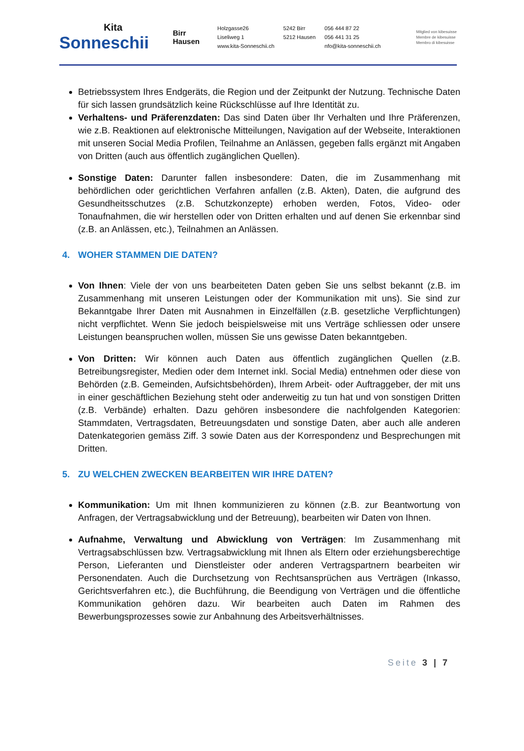Kita
Sonneschii
Birr
Hausen
Holzgasse26
Liseliweg 1
www.kita-Sonneschii.ch
5242 Birr
5212 Hausen
056 444 87 22
056 441 31 25
nfo@kita-sonneschii.ch
Mitglied von kibesuisse
Membre de kibesuisse
Membro di kibesuisse
Betriebssystem Ihres Endgeräts, die Region und der Zeitpunkt der Nutzung. Technische Daten für sich lassen grundsätzlich keine Rückschlüsse auf Ihre Identität zu.
Verhaltens- und Präferenzdaten: Das sind Daten über Ihr Verhalten und Ihre Präferenzen, wie z.B. Reaktionen auf elektronische Mitteilungen, Navigation auf der Webseite, Interaktionen mit unseren Social Media Profilen, Teilnahme an Anlässen, gegeben falls ergänzt mit Angaben von Dritten (auch aus öffentlich zugänglichen Quellen).
Sonstige Daten: Darunter fallen insbesondere: Daten, die im Zusammenhang mit behördlichen oder gerichtlichen Verfahren anfallen (z.B. Akten), Daten, die aufgrund des Gesundheitsschutzes (z.B. Schutzkonzepte) erhoben werden, Fotos, Video- oder Tonaufnahmen, die wir herstellen oder von Dritten erhalten und auf denen Sie erkennbar sind (z.B. an Anlässen, etc.), Teilnahmen an Anlässen.
4. WOHER STAMMEN DIE DATEN?
Von Ihnen: Viele der von uns bearbeiteten Daten geben Sie uns selbst bekannt (z.B. im Zusammenhang mit unseren Leistungen oder der Kommunikation mit uns). Sie sind zur Bekanntgabe Ihrer Daten mit Ausnahmen in Einzelfällen (z.B. gesetzliche Verpflichtungen) nicht verpflichtet. Wenn Sie jedoch beispielsweise mit uns Verträge schliessen oder unsere Leistungen beanspruchen wollen, müssen Sie uns gewisse Daten bekanntgeben.
Von Dritten: Wir können auch Daten aus öffentlich zugänglichen Quellen (z.B. Betreibungsregister, Medien oder dem Internet inkl. Social Media) entnehmen oder diese von Behörden (z.B. Gemeinden, Aufsichtsbehörden), Ihrem Arbeit- oder Auftraggeber, der mit uns in einer geschäftlichen Beziehung steht oder anderweitig zu tun hat und von sonstigen Dritten (z.B. Verbände) erhalten. Dazu gehören insbesondere die nachfolgenden Kategorien: Stammdaten, Vertragsdaten, Betreuungsdaten und sonstige Daten, aber auch alle anderen Datenkategorien gemäss Ziff. 3 sowie Daten aus der Korrespondenz und Besprechungen mit Dritten.
5. ZU WELCHEN ZWECKEN BEARBEITEN WIR IHRE DATEN?
Kommunikation: Um mit Ihnen kommunizieren zu können (z.B. zur Beantwortung von Anfragen, der Vertragsabwicklung und der Betreuung), bearbeiten wir Daten von Ihnen.
Aufnahme, Verwaltung und Abwicklung von Verträgen: Im Zusammenhang mit Vertragsabschlüssen bzw. Vertragsabwicklung mit Ihnen als Eltern oder erziehungsberechtige Person, Lieferanten und Dienstleister oder anderen Vertragspartnern bearbeiten wir Personendaten. Auch die Durchsetzung von Rechtsansprüchen aus Verträgen (Inkasso, Gerichtsverfahren etc.), die Buchführung, die Beendigung von Verträgen und die öffentliche Kommunikation gehören dazu. Wir bearbeiten auch Daten im Rahmen des Bewerbungsprozesses sowie zur Anbahnung des Arbeitsverhältnisses.
Seite 3 | 7